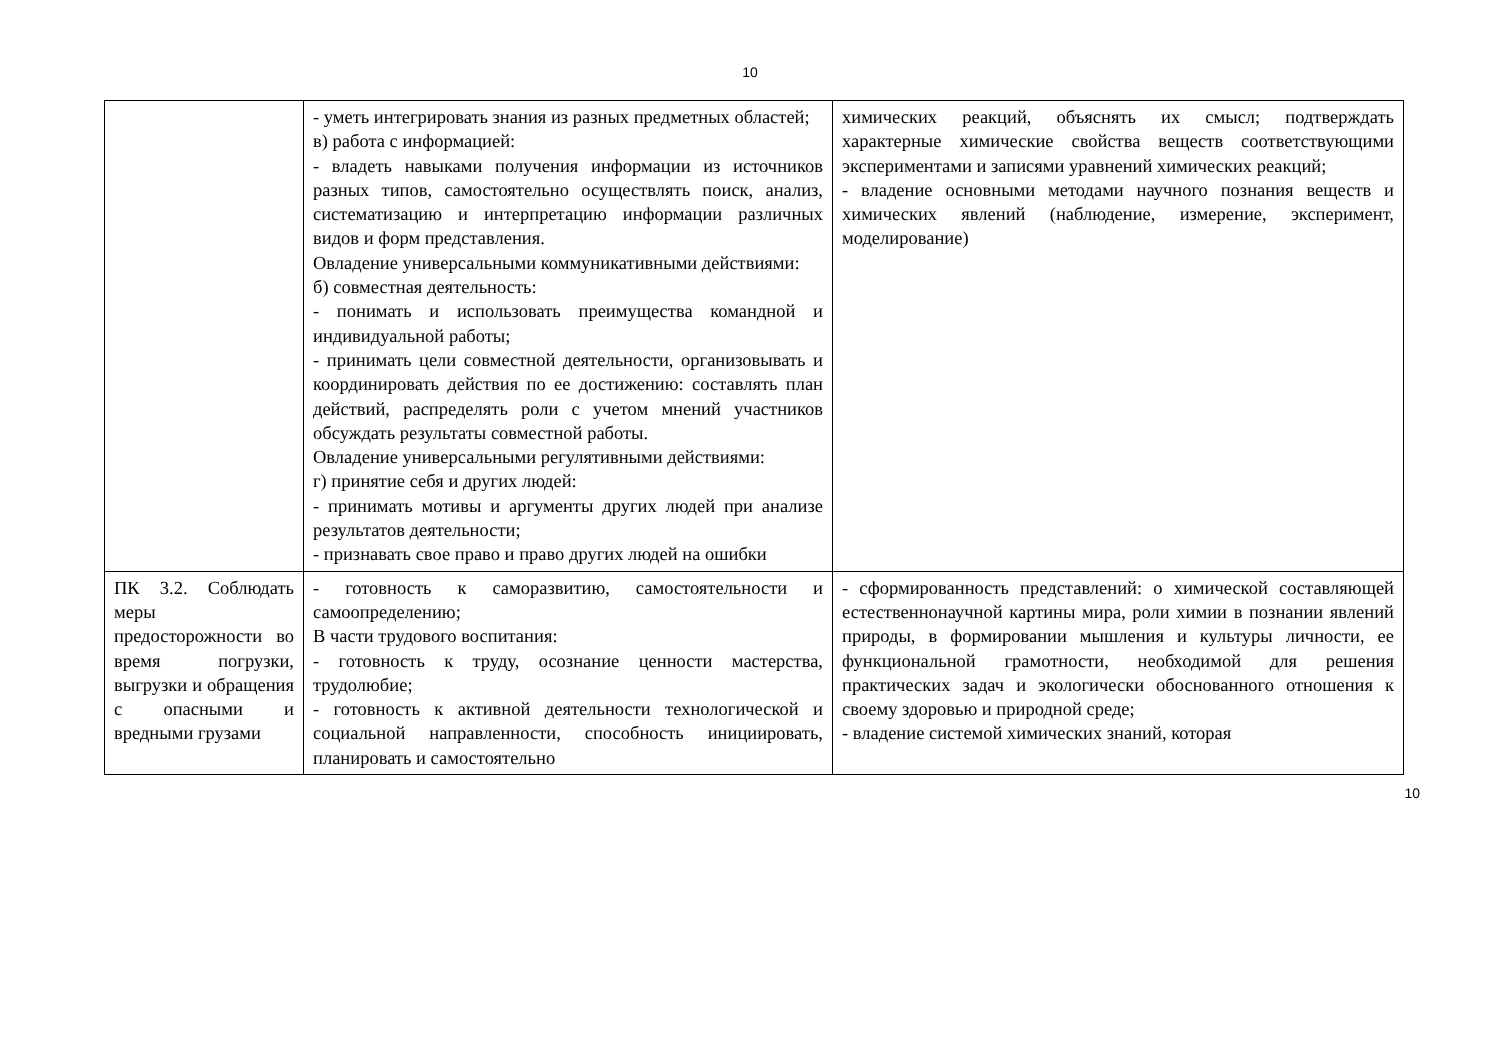10
| | - уметь интегрировать знания из разных предметных областей; в) работа с информацией: - владеть навыками получения информации из источников разных типов, самостоятельно осуществлять поиск, анализ, систематизацию и интерпретацию информации различных видов и форм представления. Овладение универсальными коммуникативными действиями: б) совместная деятельность: - понимать и использовать преимущества командной и индивидуальной работы; - принимать цели совместной деятельности, организовывать и координировать действия по ее достижению: составлять план действий, распределять роли с учетом мнений участников обсуждать результаты совместной работы. Овладение универсальными регулятивными действиями: г) принятие себя и других людей: - принимать мотивы и аргументы других людей при анализе результатов деятельности; - признавать свое право и право других людей на ошибки | химических реакций, объяснять их смысл; подтверждать характерные химические свойства веществ соответствующими экспериментами и записями уравнений химических реакций; - владение основными методами научного познания веществ и химических явлений (наблюдение, измерение, эксперимент, моделирование) |
| ПК 3.2. Соблюдать меры предосторожности во время погрузки, выгрузки и обращения с опасными и вредными грузами | - готовность к саморазвитию, самостоятельности и самоопределению; В части трудового воспитания: - готовность к труду, осознание ценности мастерства, трудолюбие; - готовность к активной деятельности технологической и социальной направленности, способность инициировать, планировать и самостоятельно | - сформированность представлений: о химической составляющей естественнонаучной картины мира, роли химии в познании явлений природы, в формировании мышления и культуры личности, ее функциональной грамотности, необходимой для решения практических задач и экологически обоснованного отношения к своему здоровью и природной среде; - владение системой химических знаний, которая |
10